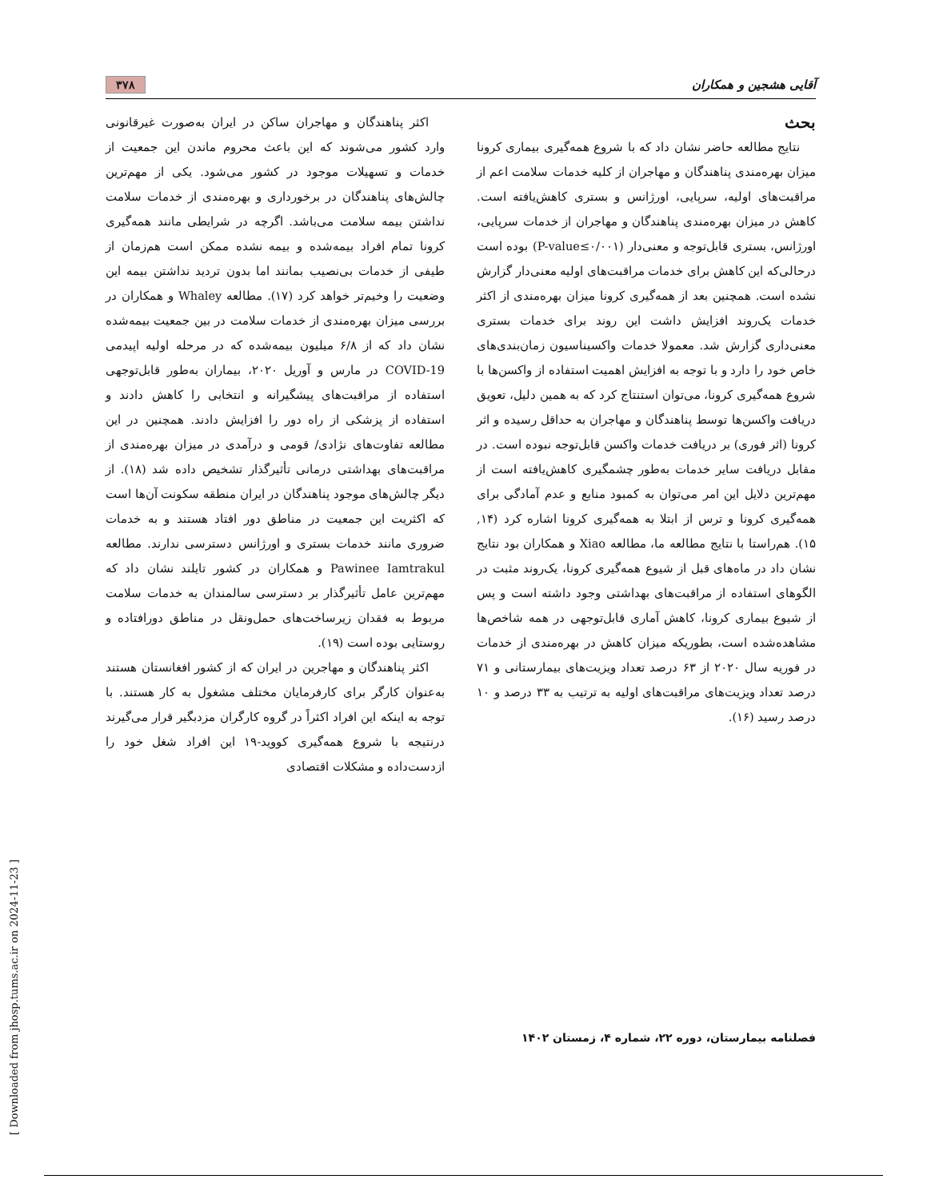آقایی هشجین و همکاران ۳۷۸
بحث
نتایج مطالعه حاضر نشان داد که با شروع همه‌گیری بیماری کرونا میزان بهره‌مندی پناهندگان و مهاجران از کلیه خدمات سلامت اعم از مراقبت‌های اولیه، سرپایی، اورژانس و بستری کاهش‌یافته است. کاهش در میزان بهره‌مندی پناهندگان و مهاجران از خدمات سرپایی، اورژانس، بستری قابل‌توجه و معنی‌دار (P-value≤۰/۰۰۱) بوده است درحالی‌که این کاهش برای خدمات مراقبت‌های اولیه معنی‌دار گزارش نشده است. همچنین بعد از همه‌گیری کرونا میزان بهره‌مندی از اکثر خدمات یک‌روند افزایش داشت این روند برای خدمات بستری معنی‌داری گزارش شد. معمولا خدمات واکسیناسیون زمان‌بندی‌های خاص خود را دارد و با توجه به افزایش اهمیت استفاده از واکسن‌ها با شروع همه‌گیری کرونا، می‌توان استنتاج کرد که به همین دلیل، تعویق دریافت واکسن‌ها توسط پناهندگان و مهاجران به حداقل رسیده و اثر کرونا (اثر فوری) بر دریافت خدمات واکسن قابل‌توجه نبوده است. در مقابل دریافت سایر خدمات به‌طور چشمگیری کاهش‌یافته است از مهم‌ترین دلایل این امر می‌توان به کمبود منابع و عدم آمادگی برای همه‌گیری کرونا و ترس از ابتلا به همه‌گیری کرونا اشاره کرد (۱۴, ۱۵). هم‌راستا با نتایج مطالعه ما، مطالعه Xiao و همکاران بود نتایج نشان داد در ماه‌های قبل از شیوع همه‌گیری کرونا، یک‌روند مثبت در الگوهای استفاده از مراقبت‌های بهداشتی وجود داشته است و پس از شیوع بیماری کرونا، کاهش آماری قابل‌توجهی در همه شاخص‌ها مشاهده‌شده است، بطوریکه میزان کاهش در بهره‌مندی از خدمات در فوریه سال ۲۰۲۰ از ۶۳ درصد تعداد ویزیت‌های بیمارستانی و ۷۱ درصد تعداد ویزیت‌های مراقبت‌های اولیه به ترتیب به ۳۳ درصد و ۱۰ درصد رسید (۱۶).
اکثر پناهندگان و مهاجران ساکن در ایران به‌صورت غیرقانونی وارد کشور می‌شوند که این باعث محروم ماندن این جمعیت از خدمات و تسهیلات موجود در کشور می‌شود. یکی از مهم‌ترین چالش‌های پناهندگان در برخورداری و بهره‌مندی از خدمات سلامت نداشتن بیمه سلامت می‌باشد. اگرچه در شرایطی مانند همه‌گیری کرونا تمام افراد بیمه‌شده و بیمه نشده ممکن است هم‌زمان از طیفی از خدمات بی‌نصیب بمانند اما بدون تردید نداشتن بیمه این وضعیت را وخیم‌تر خواهد کرد (۱۷). مطالعه Whaley و همکاران در بررسی میزان بهره‌مندی از خدمات سلامت در بین جمعیت بیمه‌شده نشان داد که از ۶/۸ میلیون بیمه‌شده که در مرحله اولیه اپیدمی COVID-19 در مارس و آوریل ۲۰۲۰، بیماران به‌طور قابل‌توجهی استفاده از مراقبت‌های پیشگیرانه و انتخابی را کاهش دادند و استفاده از پزشکی از راه دور را افزایش دادند. همچنین در این مطالعه تفاوت‌های نژادی/ قومی و درآمدی در میزان بهره‌مندی از مراقبت‌های بهداشتی درمانی تأثیرگذار تشخیص داده شد (۱۸). از دیگر چالش‌های موجود پناهندگان در ایران منطقه سکونت آن‌ها است که اکثریت این جمعیت در مناطق دور افتاد هستند و به خدمات ضروری مانند خدمات بستری و اورژانس دسترسی ندارند. مطالعه Pawinee Iamtrakul و همکاران در کشور تایلند نشان داد که مهم‌ترین عامل تأثیرگذار بر دسترسی سالمندان به خدمات سلامت مربوط به فقدان زیرساخت‌های حمل‌ونقل در مناطق دورافتاده و روستایی بوده است (۱۹).
اکثر پناهندگان و مهاجرین در ایران که از کشور افغانستان هستند به‌عنوان کارگر برای کارفرمایان مختلف مشغول به کار هستند. با توجه به اینکه این افراد اکثراً در گروه کارگران مزدبگیر قرار می‌گیرند درنتیجه با شروع همه‌گیری کووید-۱۹ این افراد شغل خود را ازدست‌داده و مشکلات اقتصادی
فصلنامه بیمارستان، دوره ۲۲، شماره ۴، زمستان ۱۴۰۲
[ Downloaded from jhosp.tums.ac.ir on 2024-11-23 ]